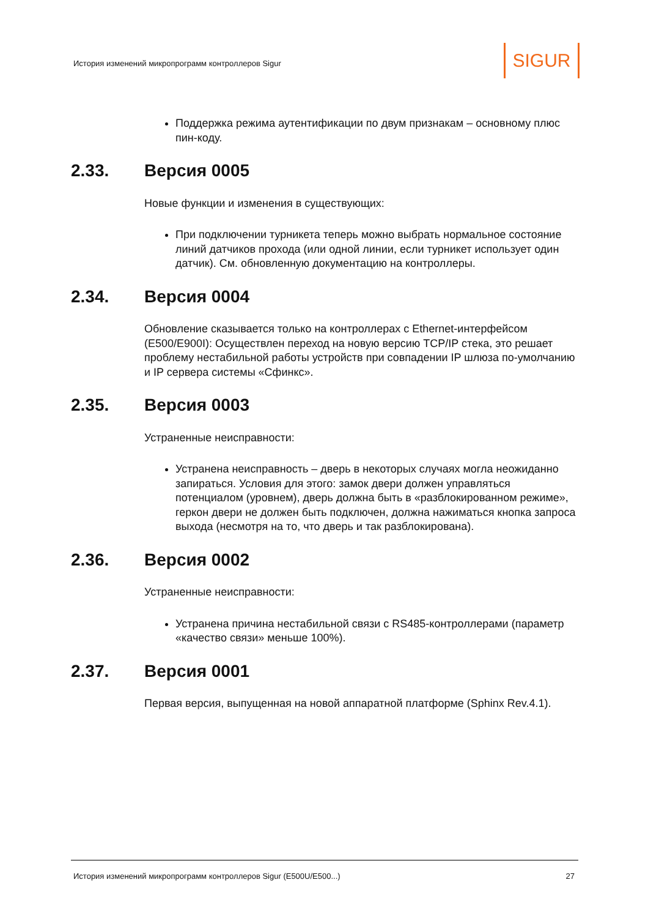История изменений микропрограмм контроллеров Sigur
SIGUR
Поддержка режима аутентификации по двум признакам – основному плюс пин-коду.
2.33. Версия 0005
Новые функции и изменения в существующих:
При подключении турникета теперь можно выбрать нормальное состояние линий датчиков прохода (или одной линии, если турникет использует один датчик). См. обновленную документацию на контроллеры.
2.34. Версия 0004
Обновление сказывается только на контроллерах с Ethernet-интерфейсом (E500/E900I): Осуществлен переход на новую версию TCP/IP стека, это решает проблему нестабильной работы устройств при совпадении IP шлюза по-умолчанию и IP сервера системы «Сфинкс».
2.35. Версия 0003
Устраненные неисправности:
Устранена неисправность – дверь в некоторых случаях могла неожиданно запираться. Условия для этого: замок двери должен управляться потенциалом (уровнем), дверь должна быть в «разблокированном режиме», геркон двери не должен быть подключен, должна нажиматься кнопка запроса выхода (несмотря на то, что дверь и так разблокирована).
2.36. Версия 0002
Устраненные неисправности:
Устранена причина нестабильной связи с RS485-контроллерами (параметр «качество связи» меньше 100%).
2.37. Версия 0001
Первая версия, выпущенная на новой аппаратной платформе (Sphinx Rev.4.1).
История изменений микропрограмм контроллеров Sigur (E500U/E500...) 27